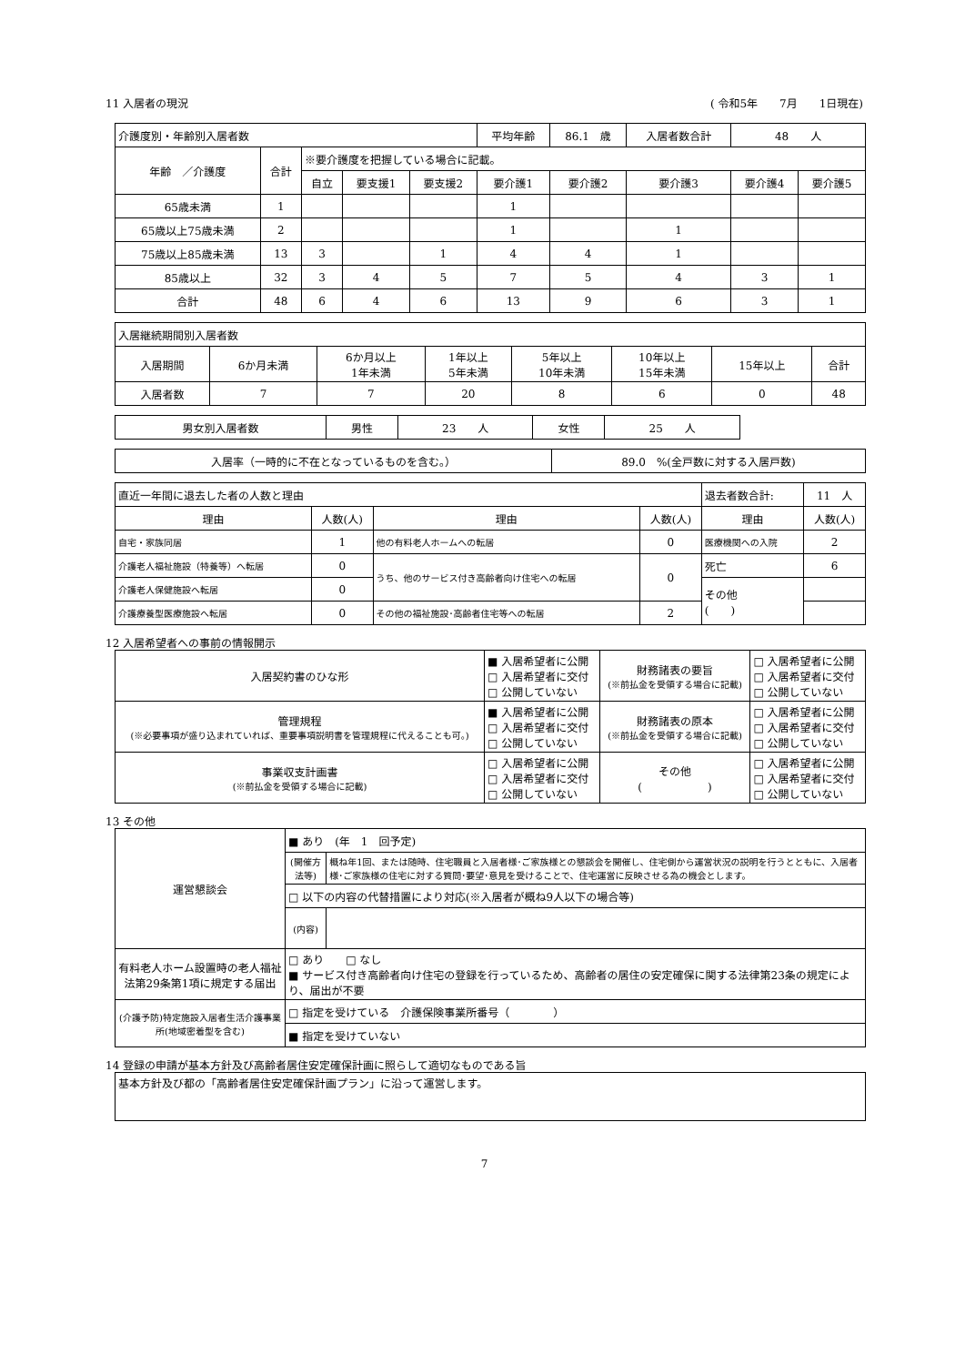11 入居者の現況 ( 令和5年　　7月　　1日現在)
| 介護度別・年齢別入居者数 | | | | | 平均年齢 | 86.1 歳 | 入居者数合計 | 48 人 | |
| 年齢 ／介護度 | 合計 | ※要介護度を把握している場合に記載。 | | | | | | | |
| | | 自立 | 要支援1 | 要支援2 | 要介護1 | 要介護2 | 要介護3 | 要介護4 | 要介護5 |
| 65歳未満 | 1 | | | | 1 | | | | |
| 65歳以上75歳未満 | 2 | | | | 1 | | 1 | | |
| 75歳以上85歳未満 | 13 | 3 | | 1 | 4 | 4 | 1 | | |
| 85歳以上 | 32 | 3 | 4 | 5 | 7 | 5 | 4 | 3 | 1 |
| 合計 | 48 | 6 | 4 | 6 | 13 | 9 | 6 | 3 | 1 |
| 入居継続期間別入居者数 | | | | | | | |
| 入居期間 | 6か月未満 | 6か月以上 1年未満 | 1年以上 5年未満 | 5年以上 10年未満 | 10年以上 15年未満 | 15年以上 | 合計 |
| 入居者数 | 7 | 7 | 20 | 8 | 6 | 0 | 48 |
| 男女別入居者数 | 男性 | 23 人 | 女性 | 25 人 |
| 入居率（一時的に不在となっているものを含む。） | 89.0 %(全戸数に対する入居戸数) |
| 直近一年間に退去した者の人数と理由 | | | | 退去者数合計: | 11 人 |
| 理由 | 人数(人) | 理由 | 人数(人) | 理由 | 人数(人) |
| 自宅・家族同居 | 1 | 他の有料老人ホームへの転居 | 0 | 医療機関への入院 | 2 |
| 介護老人福祉施設（特養等）へ転居 | 0 | うち、他のサービス付き高齢者向け住宅への転居 | 0 | 死亡 | 6 |
| 介護老人保健施設へ転居 | 0 | | | その他 ( ) | |
| 介護療養型医療施設へ転居 | 0 | その他の福祉施設･高齢者住宅等への転居 | 2 | | |
12 入居希望者への事前の情報開示
| 入居契約書のひな形 | ■ 入居希望者に公開 □ 入居希望者に交付 □ 公開していない | 財務諸表の要旨 (※前払金を受領する場合に記載) | □ 入居希望者に公開 □ 入居希望者に交付 □ 公開していない |
| 管理規程 (※必要事項が盛り込まれていれば、重要事項説明書を管理規程に代えることも可。) | ■ 入居希望者に公開 □ 入居希望者に交付 □ 公開していない | 財務諸表の原本 (※前払金を受領する場合に記載) | □ 入居希望者に公開 □ 入居希望者に交付 □ 公開していない |
| 事業収支計画書 (※前払金を受領する場合に記載) | □ 入居希望者に公開 □ 入居希望者に交付 □ 公開していない | その他 ( ) | □ 入居希望者に公開 □ 入居希望者に交付 □ 公開していない |
13 その他
| 運営懇談会 | ■ あり (年 1 回予定) | |
| | (開催方法等) | 概ね年1回、または随時、住宅職員と入居者様･ご家族様との懇談会を開催し、住宅側から運営状況の説明を行うとともに、入居者様･ご家族様の住宅に対する質問･要望･意見を受けることで、住宅運営に反映させる為の機会とします。 |
| | □ 以下の内容の代替措置により対応(※入居者が概ね9人以下の場合等) | |
| | (内容) | |
| 有料老人ホーム設置時の老人福祉法第29条第1項に規定する届出 | □ あり □ なし ■ サービス付き高齢者向け住宅の登録を行っているため、高齢者の居住の安定確保に関する法律第23条の規定により、届出が不要 | |
| (介護予防)特定施設入居者生活介護事業所(地域密着型を含む) | □ 指定を受けている 介護保険事業所番号（ ） | |
| | ■ 指定を受けていない | |
14 登録の申請が基本方針及び高齢者居住安定確保計画に照らして適切なものである旨
| 基本方針及び都の「高齢者居住安定確保計画プラン」に沿って運営します。 |
7